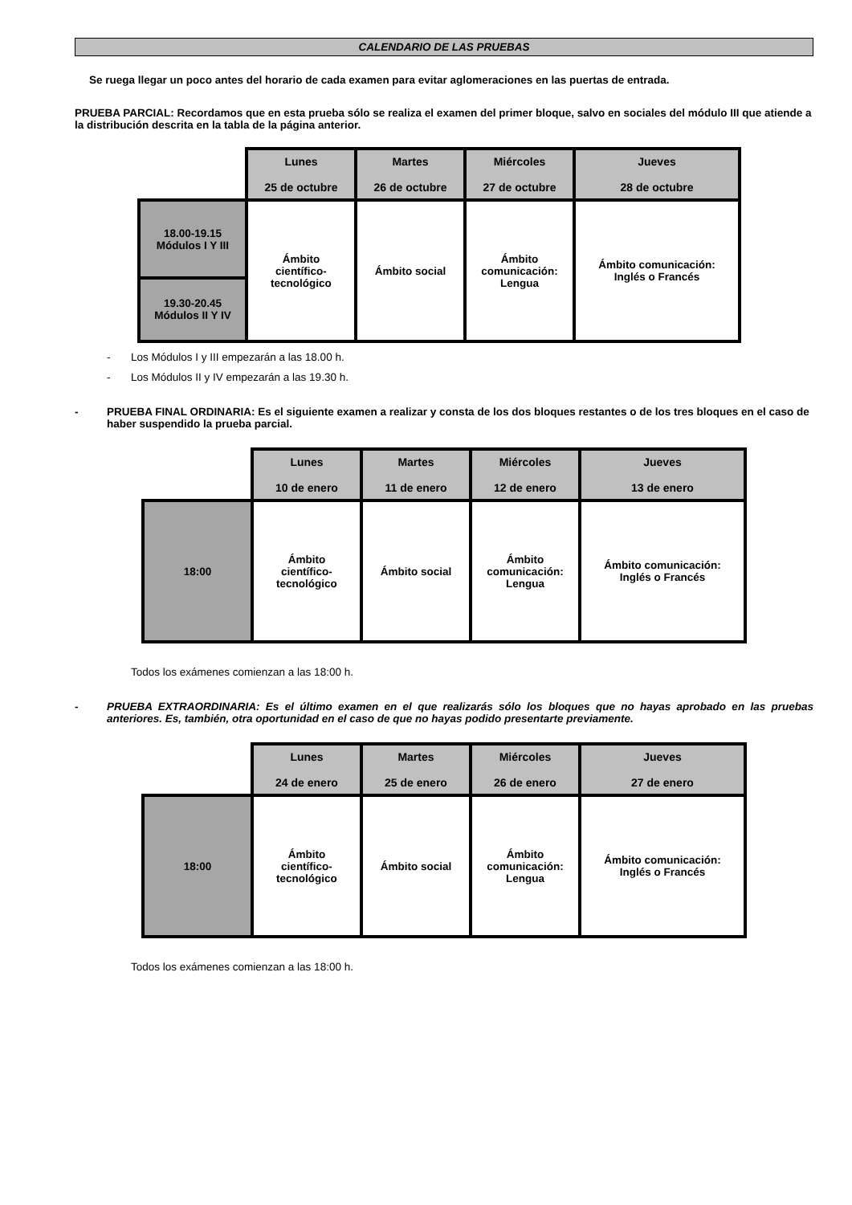CALENDARIO DE LAS PRUEBAS
Se ruega llegar un poco antes del horario de cada examen para evitar aglomeraciones en las puertas de entrada.
PRUEBA PARCIAL: Recordamos que en esta prueba sólo se realiza el examen del primer bloque, salvo en sociales del módulo III que atiende a la distribución descrita en la tabla de la página anterior.
| | Lunes 25 de octubre | Martes 26 de octubre | Miércoles 27 de octubre | Jueves 28 de octubre |
| --- | --- | --- | --- | --- |
| 18.00-19.15 Módulos I Y III 19.30-20.45 Módulos II Y IV | Ámbito científico- tecnológico | Ámbito social | Ámbito comunicación: Lengua | Ámbito comunicación: Inglés o Francés |
- Los Módulos I y III empezarán a las 18.00 h.
- Los Módulos II y IV empezarán a las 19.30 h.
- PRUEBA FINAL ORDINARIA: Es el siguiente examen a realizar y consta de los dos bloques restantes o de los tres bloques en el caso de haber suspendido la prueba parcial.
| | Lunes 10 de enero | Martes 11 de enero | Miércoles 12 de enero | Jueves 13 de enero |
| --- | --- | --- | --- | --- |
| 18:00 | Ámbito científico- tecnológico | Ámbito social | Ámbito comunicación: Lengua | Ámbito comunicación: Inglés o Francés |
Todos los exámenes comienzan a las 18:00 h.
- PRUEBA EXTRAORDINARIA: Es el último examen en el que realizarás sólo los bloques que no hayas aprobado en las pruebas anteriores. Es, también, otra oportunidad en el caso de que no hayas podido presentarte previamente.
| | Lunes 24 de enero | Martes 25 de enero | Miércoles 26 de enero | Jueves 27 de enero |
| --- | --- | --- | --- | --- |
| 18:00 | Ámbito científico- tecnológico | Ámbito social | Ámbito comunicación: Lengua | Ámbito comunicación: Inglés o Francés |
Todos los exámenes comienzan a las 18:00 h.